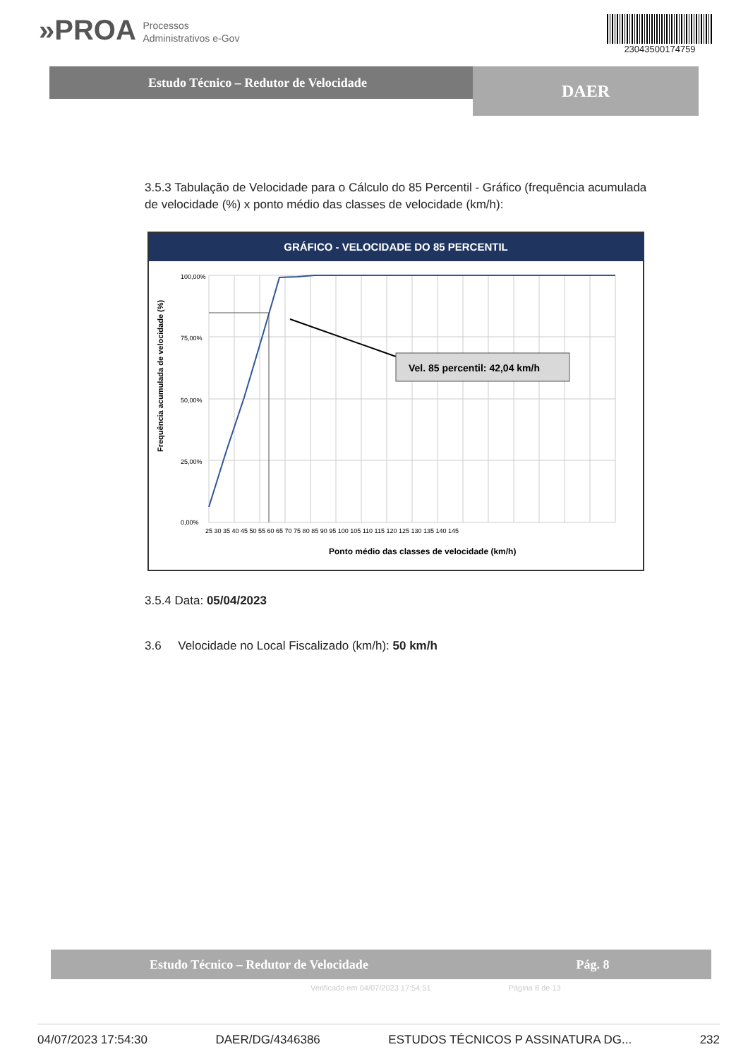»PROA Processos
Administrativos e-Gov
23043500174759
Estudo Técnico – Redutor de Velocidade
DAER
3.5.3 Tabulação de Velocidade para o Cálculo do 85 Percentil - Gráfico (frequência acumulada de velocidade (%) x ponto médio das classes de velocidade (km/h):
GRÁFICO - VELOCIDADE DO 85 PERCENTIL
Frequência acumulada de velocidade (%)
100,00%
75,00%
50,00%
25,00%
0,00%
25 30 35 40 45 50 55 60 65 70 75 80 85 90 95 100 105 110 115 120 125 130 135 140 145
Vel. 85 percentil: 42,04 km/h
Ponto médio das classes de velocidade (km/h)
3.5.4 Data: 05/04/2023
3.6 Velocidade no Local Fiscalizado (km/h): 50 km/h
Estudo Técnico – Redutor de Velocidade
Pág. 8
Verificado em 04/07/2023 17:54:51 Página 8 de 13
04/07/2023 17:54:30 DAER/DG/4346386 ESTUDOS TÉCNICOS P ASSINATURA DG... 232